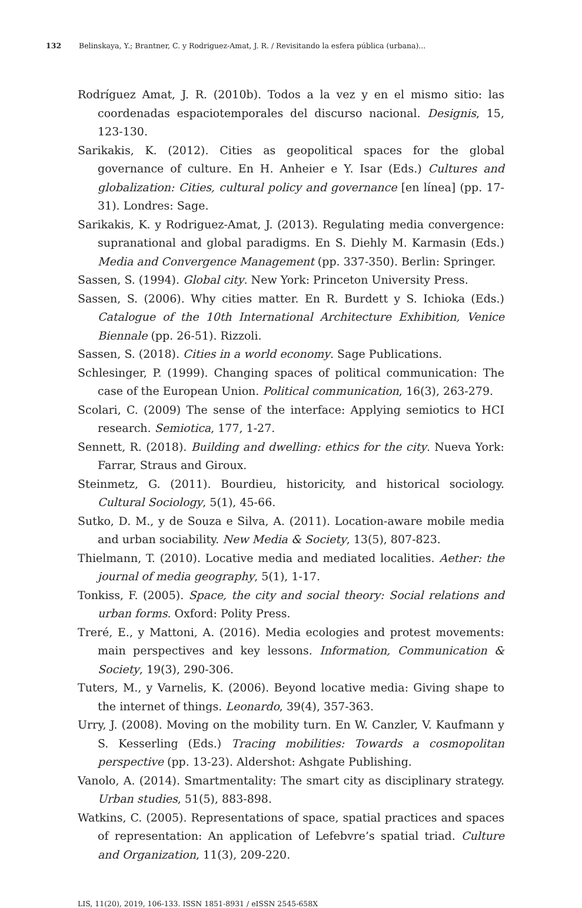132 Belinskaya, Y.; Brantner, C. y Rodriguez-Amat, J. R. / Revisitando la esfera pública (urbana)...
Rodríguez Amat, J. R. (2010b). Todos a la vez y en el mismo sitio: las coordenadas espaciotemporales del discurso nacional. Designis, 15, 123-130.
Sarikakis, K. (2012). Cities as geopolitical spaces for the global governance of culture. En H. Anheier e Y. Isar (Eds.) Cultures and globalization: Cities, cultural policy and governance [en línea] (pp. 17-31). Londres: Sage.
Sarikakis, K. y Rodriguez-Amat, J. (2013). Regulating media convergence: supranational and global paradigms. En S. Diehly M. Karmasin (Eds.) Media and Convergence Management (pp. 337-350). Berlin: Springer.
Sassen, S. (1994). Global city. New York: Princeton University Press.
Sassen, S. (2006). Why cities matter. En R. Burdett y S. Ichioka (Eds.) Catalogue of the 10th International Architecture Exhibition, Venice Biennale (pp. 26-51). Rizzoli.
Sassen, S. (2018). Cities in a world economy. Sage Publications.
Schlesinger, P. (1999). Changing spaces of political communication: The case of the European Union. Political communication, 16(3), 263-279.
Scolari, C. (2009) The sense of the interface: Applying semiotics to HCI research. Semiotica, 177, 1-27.
Sennett, R. (2018). Building and dwelling: ethics for the city. Nueva York: Farrar, Straus and Giroux.
Steinmetz, G. (2011). Bourdieu, historicity, and historical sociology. Cultural Sociology, 5(1), 45-66.
Sutko, D. M., y de Souza e Silva, A. (2011). Location-aware mobile media and urban sociability. New Media & Society, 13(5), 807-823.
Thielmann, T. (2010). Locative media and mediated localities. Aether: the journal of media geography, 5(1), 1-17.
Tonkiss, F. (2005). Space, the city and social theory: Social relations and urban forms. Oxford: Polity Press.
Treré, E., y Mattoni, A. (2016). Media ecologies and protest movements: main perspectives and key lessons. Information, Communication & Society, 19(3), 290-306.
Tuters, M., y Varnelis, K. (2006). Beyond locative media: Giving shape to the internet of things. Leonardo, 39(4), 357-363.
Urry, J. (2008). Moving on the mobility turn. En W. Canzler, V. Kaufmann y S. Kesserling (Eds.) Tracing mobilities: Towards a cosmopolitan perspective (pp. 13-23). Aldershot: Ashgate Publishing.
Vanolo, A. (2014). Smartmentality: The smart city as disciplinary strategy. Urban studies, 51(5), 883-898.
Watkins, C. (2005). Representations of space, spatial practices and spaces of representation: An application of Lefebvre’s spatial triad. Culture and Organization, 11(3), 209-220.
LIS, 11(20), 2019, 106-133. ISSN 1851-8931 / eISSN 2545-658X